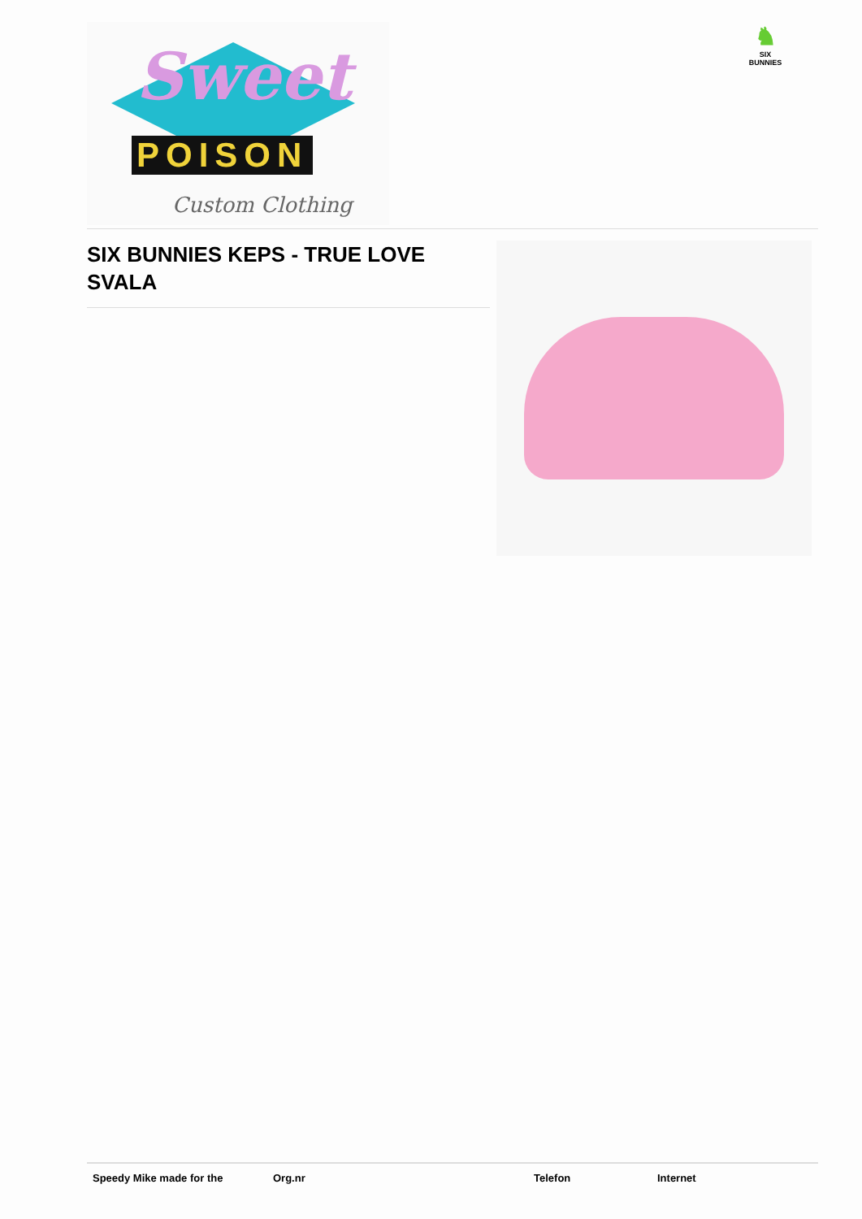Sweet
POISON
Custom Clothing
♞
SIX BUNNIES
SIX BUNNIES KEPS - TRUE LOVE SVALA
Speedy Mike made for the Org.nr Telefon Internet